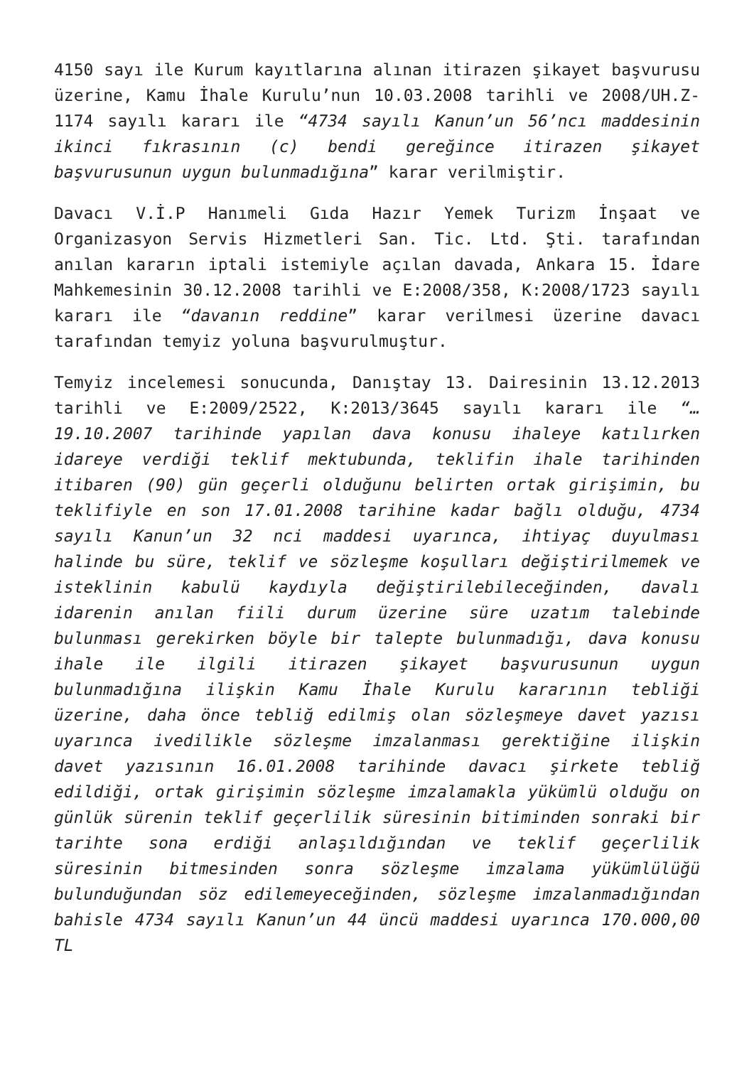4150 sayı ile Kurum kayıtlarına alınan itirazen şikayet başvurusu üzerine, Kamu İhale Kurulu’nun 10.03.2008 tarihli ve 2008/UH.Z-1174 sayılı kararı ile “4734 sayılı Kanun’un 56’ncı maddesinin ikinci fıkrasının (c) bendi gereğince itirazen şikayet başvurusunun uygun bulunmadığına” karar verilmiştir.
Davacı V.İ.P Hanımeli Gıda Hazır Yemek Turizm İnşaat ve Organizasyon Servis Hizmetleri San. Tic. Ltd. Şti. tarafından anılan kararın iptali istemiyle açılan davada, Ankara 15. İdare Mahkemesinin 30.12.2008 tarihli ve E:2008/358, K:2008/1723 sayılı kararı ile “davanın reddine” karar verilmesi üzerine davacı tarafından temyiz yoluna başvurulmuştur.
Temyiz incelemesi sonucunda, Danıştay 13. Dairesinin 13.12.2013 tarihli ve E:2009/2522, K:2013/3645 sayılı kararı ile “…19.10.2007 tarihinde yapılan dava konusu ihaleye katılırken idareye verdiği teklif mektubunda, teklifin ihale tarihinden itibaren (90) gün geçerli olduğunu belirten ortak girişimin, bu teklifiyle en son 17.01.2008 tarihine kadar bağlı olduğu, 4734 sayılı Kanun’un 32 nci maddesi uyarınca, ihtiyaç duyulması halinde bu süre, teklif ve sözleşme koşulları değiştirilmemek ve isteklinin kabulü kaydıyla değiştirilebileceğinden, davalı idarenin anılan fiili durum üzerine süre uzatım talebinde bulunması gerekirken böyle bir talepte bulunmadığı, dava konusu ihale ile ilgili itirazen şikayet başvurusunun uygun bulunmadığına ilişkin Kamu İhale Kurulu kararının tebliği üzerine, daha önce tebliğ edilmiş olan sözleşmeye davet yazısı uyarınca ivedilikle sözleşme imzalanması gerektiğine ilişkin davet yazısının 16.01.2008 tarihinde davacı şirkete tebliğ edildiği, ortak girişimin sözleşme imzalamakla yükümlü olduğu on günlük sürenin teklif geçerlilik süresinin bitiminden sonraki bir tarihte sona erdiği anlaşıldığından ve teklif geçerlilik süresinin bitmesinden sonra sözleşme imzalama yükümlülüğü bulunduğundan söz edilemeyeceğinden, sözleşme imzalanmadığından bahisle 4734 sayılı Kanun’un 44 üncü maddesi uyarınca 170.000,00 TL